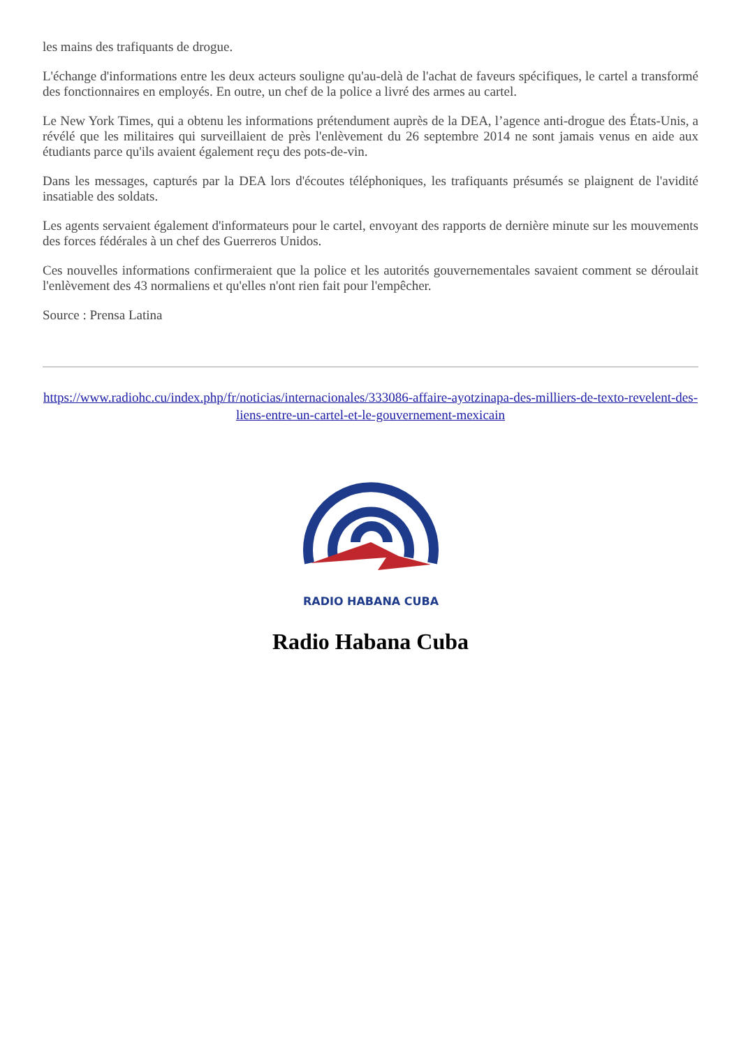les mains des trafiquants de drogue.
L'échange d'informations entre les deux acteurs souligne qu'au-delà de l'achat de faveurs spécifiques, le cartel a transformé des fonctionnaires en employés. En outre, un chef de la police a livré des armes au cartel.
Le New York Times, qui a obtenu les informations prétendument auprès de la DEA, l’agence anti-drogue des États-Unis, a révélé que les militaires qui surveillaient de près l'enlèvement du 26 septembre 2014 ne sont jamais venus en aide aux étudiants parce qu'ils avaient également reçu des pots-de-vin.
Dans les messages, capturés par la DEA lors d'écoutes téléphoniques, les trafiquants présumés se plaignent de l'avidité insatiable des soldats.
Les agents servaient également d'informateurs pour le cartel, envoyant des rapports de dernière minute sur les mouvements des forces fédérales à un chef des Guerreros Unidos.
Ces nouvelles informations confirmeraient que la police et les autorités gouvernementales savaient comment se déroulait l'enlèvement des 43 normaliens et qu'elles n'ont rien fait pour l'empêcher.
Source : Prensa Latina
https://www.radiohc.cu/index.php/fr/noticias/internacionales/333086-affaire-ayotzinapa-des-milliers-de-texto-revelent-des-liens-entre-un-cartel-et-le-gouvernement-mexicain
RADIO HABANA CUBA
Radio Habana Cuba